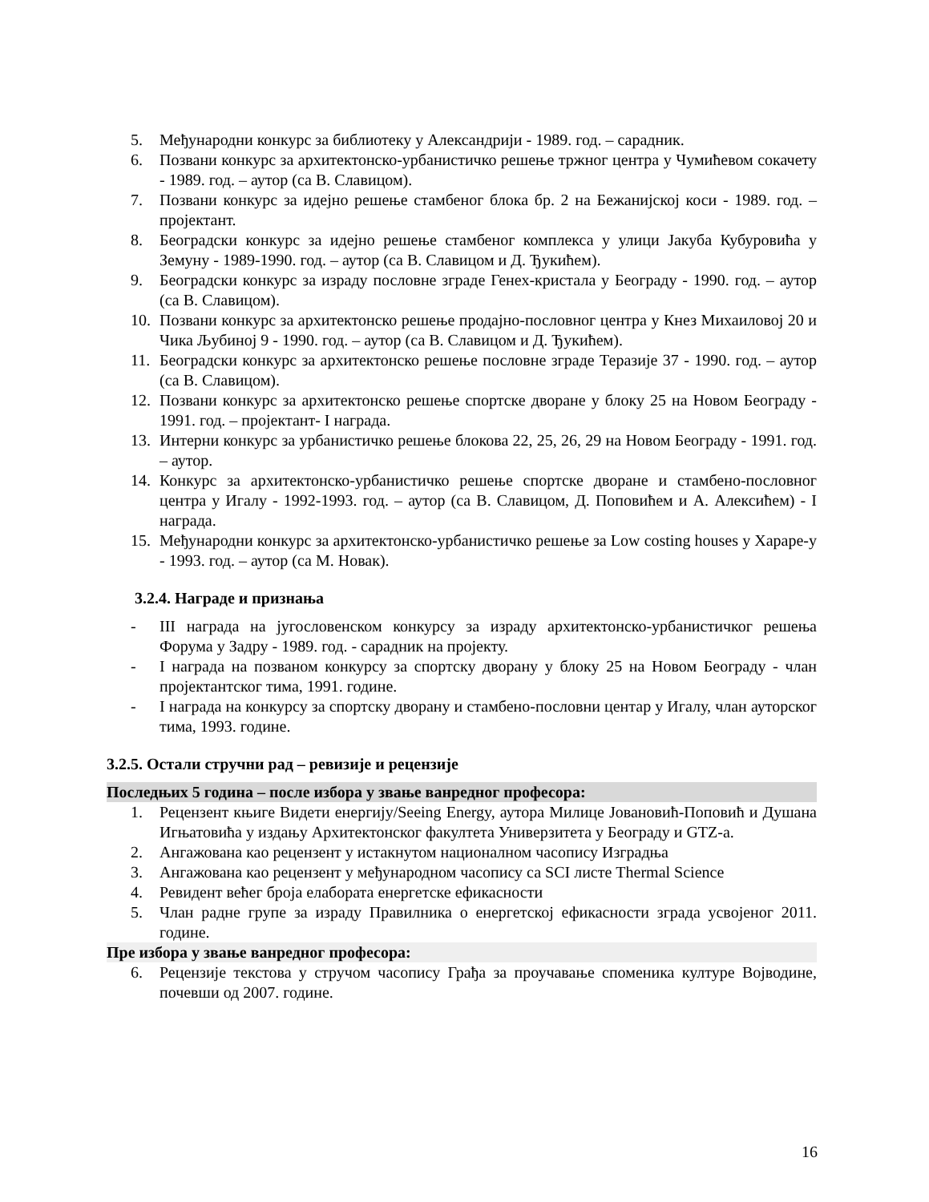5. Међународни конкурс за библиотеку у Александрији - 1989. год. – сарадник.
6. Позвани конкурс за архитектонско-урбанистичко решење тржног центра у Чумићевом сокачету - 1989. год. – аутор (са В. Славицом).
7. Позвани конкурс за идејно решење стамбеног блока бр. 2 на Бежанијској коси - 1989. год. – пројектант.
8. Београдски конкурс за идејно решење стамбеног комплекса у улици Јакуба Кубуровића у Земуну - 1989-1990. год. – аутор (са В. Славицом и Д. Ђукићем).
9. Београдски конкурс за израду пословне зграде Генех-кристала у Београду - 1990. год. – аутор (са В. Славицом).
10. Позвани конкурс за архитектонско решење продајно-пословног центра у Кнез Михаиловој 20 и Чика Љубиној 9 - 1990. год. – аутор (са В. Славицом и Д. Ђукићем).
11. Београдски конкурс за архитектонско решење пословне зграде Теразије 37 - 1990. год. – аутор (са В. Славицом).
12. Позвани конкурс за архитектонско решење спортске дворане у блоку 25 на Новом Београду - 1991. год. – пројектант- I награда.
13. Интерни конкурс за урбанистичко решење блокова 22, 25, 26, 29 на Новом Београду - 1991. год. – аутор.
14. Конкурс за архитектонско-урбанистичко решење спортске дворане и стамбено-пословног центра у Игалу - 1992-1993. год. – аутор (са В. Славицом, Д. Поповићем и А. Алексићем) - I награда.
15. Међународни конкурс за архитектонско-урбанистичко решење за Low costing houses у Хараре-у - 1993. год. – аутор (са М. Новак).
3.2.4. Награде и признања
- III награда на југословенском конкурсу за израду архитектонско-урбанистичког решења Форума у Задру - 1989. год. - сарадник на пројекту.
- I награда на позваном конкурсу за спортску дворану у блоку 25 на Новом Београду - члан пројектантског тима, 1991. године.
- I награда на конкурсу за спортску дворану и стамбено-пословни центар у Игалу, члан ауторског тима, 1993. године.
3.2.5. Остали стручни рад – ревизије и рецензије
Последњих 5 година – после избора у звање ванредног професора:
1. Рецензент књиге Видети енергију/Seeing Energy, аутора Милице Јовановић-Поповић и Душана Игњатовића у издању Архитектонског факултета Универзитета у Београду и GTZ-a.
2. Ангажована као рецензент у истакнутом националном часопису Изградња
3. Ангажована као рецензент у међународном часопису са SCI листе Thermal Science
4. Ревидент већег броја елабората енергетске ефикасности
5. Члан радне групе за израду Правилника о енергетској ефикасности зграда усвојеног 2011. године.
Пре избора у звање ванредног професора:
6. Рецензије текстова у стручом часопису Грађа за проучавање споменика културе Војводине, почевши од 2007. године.
16